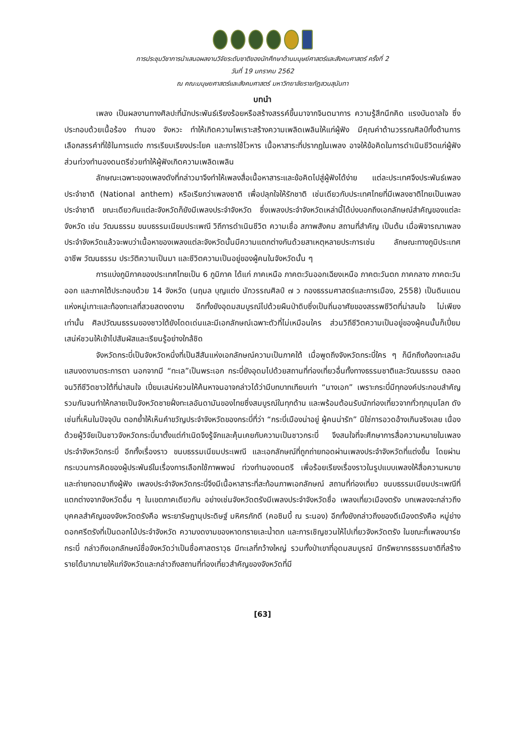การประชุมวิชาการนำเสนอผลงานวิจัยระดับชาติของนักศึกษาด้านมนุษย์ศาสตร์และสังคมศาสตร์ ครั้งที่ 2
วันที่ 19 มกราคม 2562
ณ คณะมนุษยศาสตร์และสังคมศาสตร์ มหาวิทยาลัยราชภัฏสวนสุนันทา
บทนำ
เพลง เป็นผลงานทางศิลปะที่นักประพันธ์เรียงร้อยหรือสร้างสรรค์ขึ้นมาจากจินตนาการ ความรู้สึกนึกคิด แรงบันดาลใจ ซึ่งประกอบด้วยเนื้อร้อง ทำนอง จังหวะ ทำให้เกิดความไพเราะสร้างความเพลิดเพลินให้แก่ผู้ฟัง มีคุณค่าด้านวรรณศิลป์ทั้งด้านการเลือกสรรคำที่ใช้ในการแต่ง การเรียบเรียงประโยค และการใช้โวหาร เนื้อหาสาระที่ปรากฏในเพลง อาจให้ข้อคิดในการดำเนินชีวิตแก่ผู้ฟัง ส่วนท่วงทำนองดนตรีช่วยทำให้ผู้ฟังเกิดความเพลิดเพลิน
ลักษณะเฉพาะของเพลงดังที่กล่าวมาจึงทำให้เพลงสื่อเนื้อหาสาระและข้อคิดไปสู่ผู้ฟังได้ง่าย แต่ละประเทศจึงประพันธ์เพลงประจำชาติ (National anthem) หรือเรียกว่าเพลงชาติ เพื่อปลุกใจให้รักชาติ เช่นเดียวกับประเทศไทยที่มีเพลงชาติไทยเป็นเพลงประจำชาติ ขณะเดียวกันแต่ละจังหวัดก็ยังมีเพลงประจำจังหวัด ซึ่งเพลงประจำจังหวัดเหล่านี้ได้บ่งบอกถึงเอกลักษณ์สำคัญของแต่ละจังหวัด เช่น วัฒนธรรม ขนบธรรมเนียมประเพณี วิถีการดำเนินชีวิต ความเชื่อ สภาพสังคม สถานที่สำคัญ เป็นต้น เมื่อพิจารณาเพลงประจำจังหวัดแล้วจะพบว่าเนื้อหาของเพลงแต่ละจังหวัดนั้นมีความแตกต่างกันด้วยสาเหตุหลายประการเช่น ลักษณะทางภูมิประเทศ อาชีพ วัฒนธรรม ประวัติความเป็นมา และชีวิตความเป็นอยู่ของผู้คนในจังหวัดนั้น ๆ
การแบ่งภูมิภาคของประเทศไทยเป็น 6 ภูมิภาค ได้แก่ ภาคเหนือ ภาคตะวันออกเฉียงเหนือ ภาคตะวันตก ภาคกลาง ภาคตะวันออก และภาคใต้ประกอบด้วย 14 จังหวัด (นฤมล บุญแต่ง นักวรรณศิลป์ ๗ ว กองธรรมศาสตร์และการเมือง, 2558) เป็นดินแดนแห่งหมู่เกาะและท้องทะเลที่สวยสดงดงาม อีกทั้งยังอุดมสมบูรณ์ไปด้วยผืนป่าดิบซึ่งเป็นถิ่นอาศัยของสรรพชีวิตที่น่าสนใจ ไม่เพียงเท่านั้น ศิลปวัฒนธรรมของชาวใต้ยังโดดเด่นและมีเอกลักษณ์เฉพาะตัวที่ไม่เหมือนใคร ส่วนวิถีชีวิตความเป็นอยู่ของผู้คนนั้นก็เปี่ยมเสน่ห์ชวนให้เข้าไปสัมผัสและเรียนรู้อย่างใกล้ชิด
จังหวัดกระบี่เป็นจังหวัดหนึ่งที่เป็นสีสันแห่งเอกลักษณ์ความเป็นภาคใต้ เมื่อพูดถึงจังหวัดกระบี่ใคร ๆ ก็นึกถึงท้องทะเลอันแสนงดงามตระการตา นอกจากมี “ทะเล”เป็นพระเอก กระบี่ยังอุดมไปด้วยสถานที่ท่องเที่ยวอื่นทั้งทางธรรมชาติและวัฒนธรรม ตลอดจนวิถีชีวิตชาวใต้ที่น่าสนใจ เปี่ยมเสน่ห์ชวนให้ค้นหาจนอาจกล่าวได้ว่ามีบทบาทเทียบเท่า “นางเอก” เพราะกระบี่มีทุกองค์ประกอบสำคัญรวมกันจนทำให้กลายเป็นจังหวัดชายฝั่งทะเลอันดามันของไทยซึ่งสมบูรณ์ในทุกด้าน และพร้อมต้อนรับนักท่องเที่ยวจากทั่วทุกมุมโลก ดังเช่นที่เห็นในปัจจุบัน ตอกย้ำให้เห็นคำขวัญประจำจังหวัดของกระบี่ที่ว่า “กระบี่เมืองน่าอยู่ ผู้คนน่ารัก” มิใช่การอวดอ้างเกินจริงเลย เนื่องด้วยผู้วิจัยเป็นชาวจังหวัดกระบี่มาตั้งแต่กำเนิดจึงรู้จักและคุ้นเคยกับความเป็นชาวกระบี่ จึงสนใจที่จะศึกษาการสื่อความหมายในเพลงประจำจังหวัดกระบี่ อีกทั้งเรื่องราว ขนบธรรมเนียมประเพณี และเอกลักษณ์ที่ถูกถ่ายทอดผ่านเพลงประจำจังหวัดที่แต่งขึ้น โดยผ่านกระบวนการคิดของผู้ประพันธ์ในเรื่องการเลือกใช้ภาพพจน์ ท่วงทำนองดนตรี เพื่อร้อยเรียงเรื่องราวในรูปแบบเพลงให้สื่อความหมายและถ่ายทอดมาถึงผู้ฟัง เพลงประจำจังหวัดกระบี่จึงมีเนื้อหาสาระที่สะท้อนภาพเอกลักษณ์ สถานที่ท่องเที่ยว ขนบธรรมเนียมประเพณีที่แตกต่างจากจังหวัดอื่น ๆ ในเขตภาคเดียวกัน อย่างเช่นจังหวัดตรังมีเพลงประจำจังหวัดชื่อ เพลงเที่ยวเมืองตรัง บทเพลงจะกล่าวถึงบุคคลสำคัญของจังหวัดตรังคือ พระยารัษฎานุประดิษฐ์ มหิศรภักดี (คอซิมบี้ ณ ระนอง) อีกทั้งยังกล่าวถึงของดีเมืองตรังคือ หมู่ย่าง ดอกศรีตรังที่เป็นดอกไม้ประจำจังหวัด ความงดงามของหาดทรายเละน้ำตก และการเชิญชวนให้ไปเที่ยวจังหวัดตรัง ในขณะที่เพลงมาร์ชกระบี่ กล่าวถึงเอกลักษณ์ชื่อจังหวัดว่าเป็นชื่อศาสตราวุธ มีทะเลที่กว้างใหญ่ รวมทั้งป่าเขาที่อุดมสมบูรณ์ มีทรัพยากรธรรมชาติที่สร้างรายได้มากมายให้แก่จังหวัดและกล่าวถึงสถานที่ท่องเที่ยวสำคัญของจังหวัดที่มี
[63]